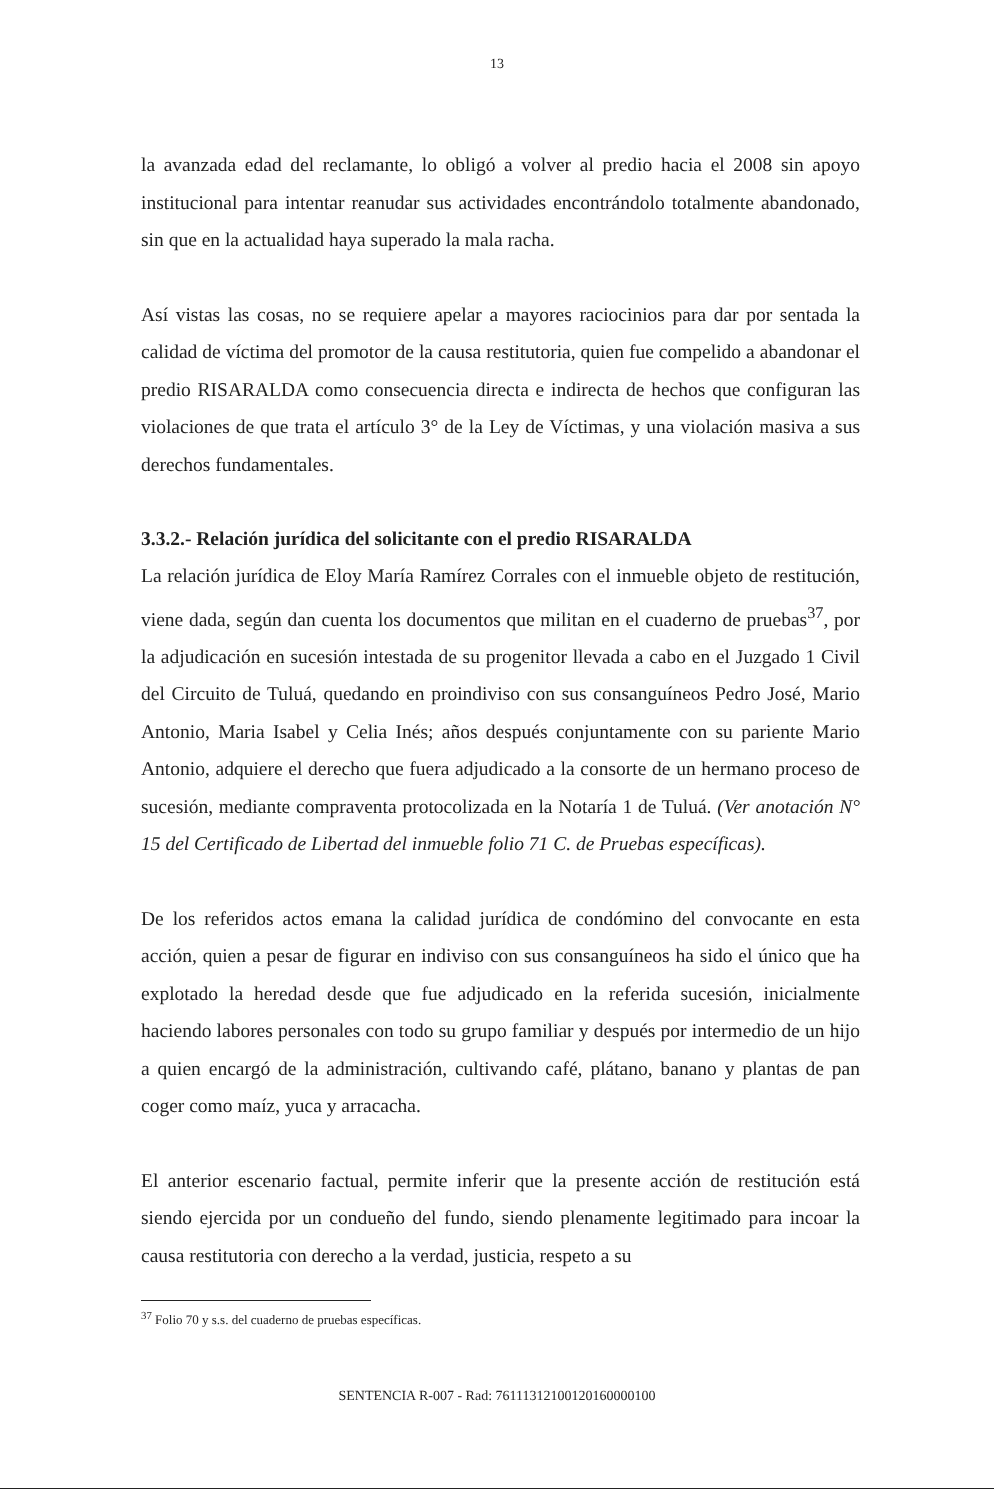13
la avanzada edad del reclamante, lo obligó a volver al predio hacia el 2008 sin apoyo institucional para intentar reanudar sus actividades encontrándolo totalmente abandonado, sin que en la actualidad haya superado la mala racha.
Así vistas las cosas, no se requiere apelar a mayores raciocinios para dar por sentada la calidad de víctima del promotor de la causa restitutoria, quien fue compelido a abandonar el predio RISARALDA como consecuencia directa e indirecta de hechos que configuran las violaciones de que trata el artículo 3° de la Ley de Víctimas, y una violación masiva a sus derechos fundamentales.
3.3.2.- Relación jurídica del solicitante con el predio RISARALDA
La relación jurídica de Eloy María Ramírez Corrales con el inmueble objeto de restitución, viene dada, según dan cuenta los documentos que militan en el cuaderno de pruebas<sup>37</sup>, por la adjudicación en sucesión intestada de su progenitor llevada a cabo en el Juzgado 1 Civil del Circuito de Tuluá, quedando en proindiviso con sus consanguíneos Pedro José, Mario Antonio, Maria Isabel y Celia Inés; años después conjuntamente con su pariente Mario Antonio, adquiere el derecho que fuera adjudicado a la consorte de un hermano proceso de sucesión, mediante compraventa protocolizada en la Notaría 1 de Tuluá. (Ver anotación N° 15 del Certificado de Libertad del inmueble folio 71 C. de Pruebas específicas).
De los referidos actos emana la calidad jurídica de condómino del convocante en esta acción, quien a pesar de figurar en indiviso con sus consanguíneos ha sido el único que ha explotado la heredad desde que fue adjudicado en la referida sucesión, inicialmente haciendo labores personales con todo su grupo familiar y después por intermedio de un hijo a quien encargó de la administración, cultivando café, plátano, banano y plantas de pan coger como maíz, yuca y arracacha.
El anterior escenario factual, permite inferir que la presente acción de restitución está siendo ejercida por un condueño del fundo, siendo plenamente legitimado para incoar la causa restitutoria con derecho a la verdad, justicia, respeto a su
<sup>37</sup> Folio 70 y s.s. del cuaderno de pruebas específicas.
SENTENCIA R-007 - Rad: 76111312100120160000100